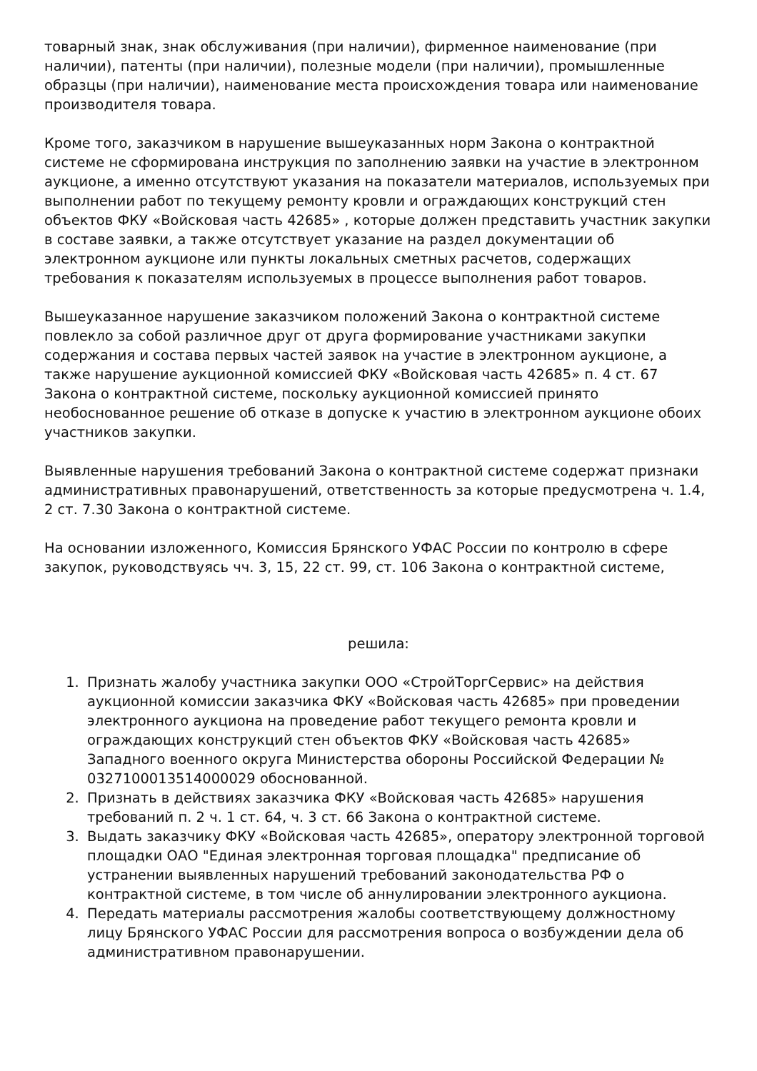товарный знак, знак обслуживания (при наличии), фирменное наименование (при наличии), патенты (при наличии), полезные модели (при наличии), промышленные образцы (при наличии), наименование места происхождения товара или наименование производителя товара.
Кроме того, заказчиком в нарушение вышеуказанных норм Закона о контрактной системе не сформирована инструкция по заполнению заявки на участие в электронном аукционе, а именно отсутствуют указания на показатели материалов, используемых при выполнении работ по текущему ремонту кровли и ограждающих конструкций стен объектов ФКУ «Войсковая часть 42685» , которые должен представить участник закупки в составе заявки, а также отсутствует указание на раздел документации об электронном аукционе или пункты локальных сметных расчетов, содержащих требования к показателям используемых в процессе выполнения работ товаров.
Вышеуказанное нарушение заказчиком положений Закона о контрактной системе повлекло за собой различное друг от друга формирование участниками закупки содержания и состава первых частей заявок на участие в электронном аукционе, а также нарушение аукционной комиссией ФКУ «Войсковая часть 42685» п. 4 ст. 67 Закона о контрактной системе, поскольку аукционной комиссией принято необоснованное решение об отказе в допуске к участию в электронном аукционе обоих участников закупки.
Выявленные нарушения требований Закона о контрактной системе содержат признаки административных правонарушений, ответственность за которые предусмотрена ч. 1.4, 2 ст. 7.30 Закона о контрактной системе.
На основании изложенного, Комиссия Брянского УФАС России по контролю в сфере закупок, руководствуясь чч. 3, 15, 22 ст. 99, ст. 106 Закона о контрактной системе,
решила:
1. Признать жалобу участника закупки ООО «СтройТоргСервис» на действия аукционной комиссии заказчика ФКУ «Войсковая часть 42685» при проведении электронного аукциона на проведение работ текущего ремонта кровли и ограждающих конструкций стен объектов ФКУ «Войсковая часть 42685» Западного военного округа Министерства обороны Российской Федерации № 0327100013514000029 обоснованной.
2. Признать в действиях заказчика ФКУ «Войсковая часть 42685» нарушения требований п. 2 ч. 1 ст. 64, ч. 3 ст. 66 Закона о контрактной системе.
3. Выдать заказчику ФКУ «Войсковая часть 42685», оператору электронной торговой площадки ОАО "Единая электронная торговая площадка" предписание об устранении выявленных нарушений требований законодательства РФ о контрактной системе, в том числе об аннулировании электронного аукциона.
4. Передать материалы рассмотрения жалобы соответствующему должностному лицу Брянского УФАС России для рассмотрения вопроса о возбуждении дела об административном правонарушении.